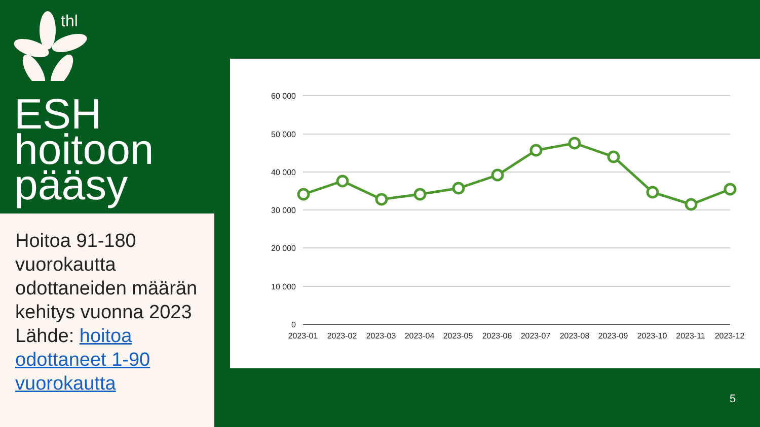thl
ESH
hoitoon
pääsy
Hoitoa 91-180 vuorokautta odottaneiden määrän kehitys vuonna 2023 Lähde: hoitoa odottaneet 1-90 vuorokautta
60 000
50 000
40 000
30 000
20 000
10 000
0
2023-01
2023-02
2023-03
2023-04
2023-05
2023-06
2023-07
2023-08
2023-09
2023-10
2023-11
2023-12
5